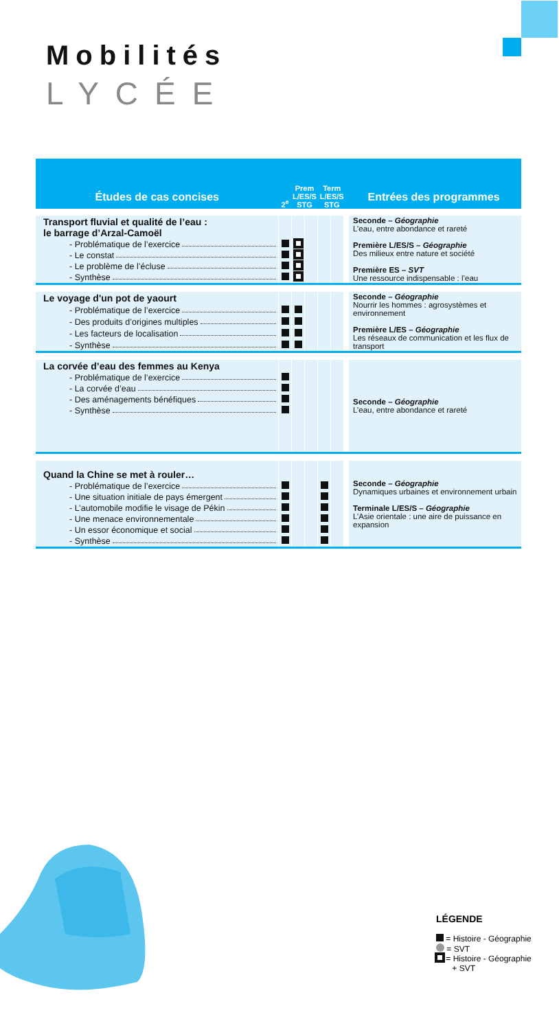Mobilités
LYCÉE
| Études de cas concises | 2<sup>e</sup> | Prem L/ES/S STG | | Term L/ES/S STG | | Entrées des programmes |
| --- | --- | --- | --- | --- | --- | --- |
| Transport fluvial et qualité de l’eau : le barrage d’Arzal-Camoël | | | | | | Seconde – Géographie L’eau, entre abondance et rareté Première L/ES/S – Géographie Des milieux entre nature et société Première ES – SVT Une ressource indispensable : l’eau |
| - Problématique de l’exercice | | | | | | |
| - Le constat | | | | | | |
| - Le problème de l’écluse | | | | | | |
| - Synthèse | | | | | | |
| Le voyage d'un pot de yaourt | | | | | | Seconde – Géographie Nourrir les hommes : agrosystèmes et environnement Première L/ES – Géographie Les réseaux de communication et les flux de transport |
| - Problématique de l’exercice | | | | | | |
| - Des produits d’origines multiples | | | | | | |
| - Les facteurs de localisation | | | | | | |
| - Synthèse | | | | | | |
| La corvée d’eau des femmes au Kenya | | | | | | Seconde – Géographie L’eau, entre abondance et rareté |
| - Problématique de l’exercice | | | | | | |
| - La corvée d’eau | | | | | | |
| - Des aménagements bénéfiques | | | | | | |
| - Synthèse | | | | | | |
| Quand la Chine se met à rouler… | | | | | | Seconde – Géographie Dynamiques urbaines et environnement urbain Terminale L/ES/S – Géographie L’Asie orientale : une aire de puissance en expansion |
| - Problématique de l’exercice | | | | | | |
| - Une situation initiale de pays émergent | | | | | | |
| - L’automobile modifie le visage de Pékin | | | | | | |
| - Une menace environnementale | | | | | | |
| - Un essor économique et social | | | | | | |
| - Synthèse | | | | | | |
LÉGENDE
= Histoire - Géographie
= SVT
= Histoire - Géographie
+ SVT